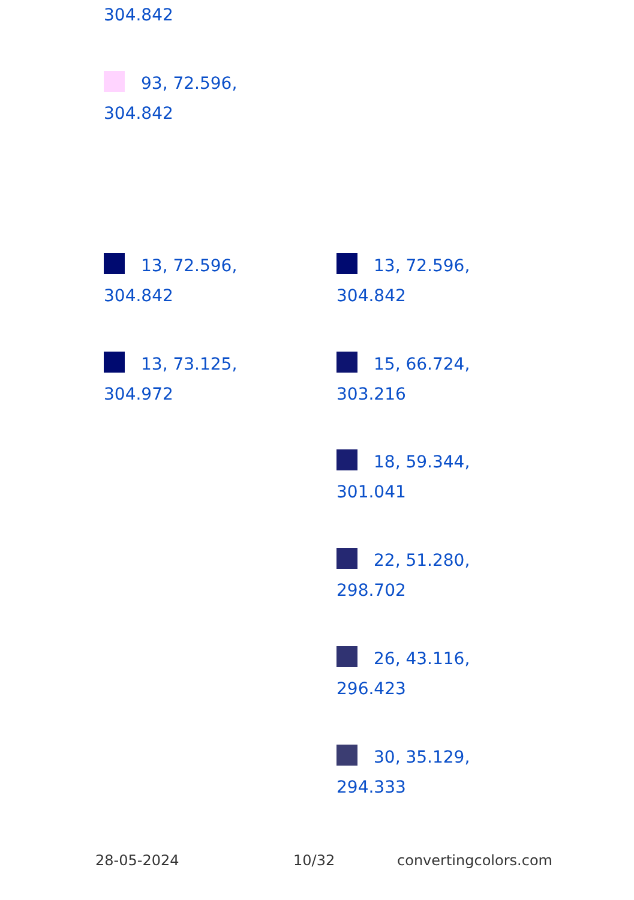304.842
93, 72.596, 304.842
13, 72.596, 304.842
13, 73.125, 304.972
13, 72.596, 304.842
15, 66.724, 303.216
18, 59.344, 301.041
22, 51.280, 298.702
26, 43.116, 296.423
30, 35.129, 294.333
28-05-2024 10/32 convertingcolors.com